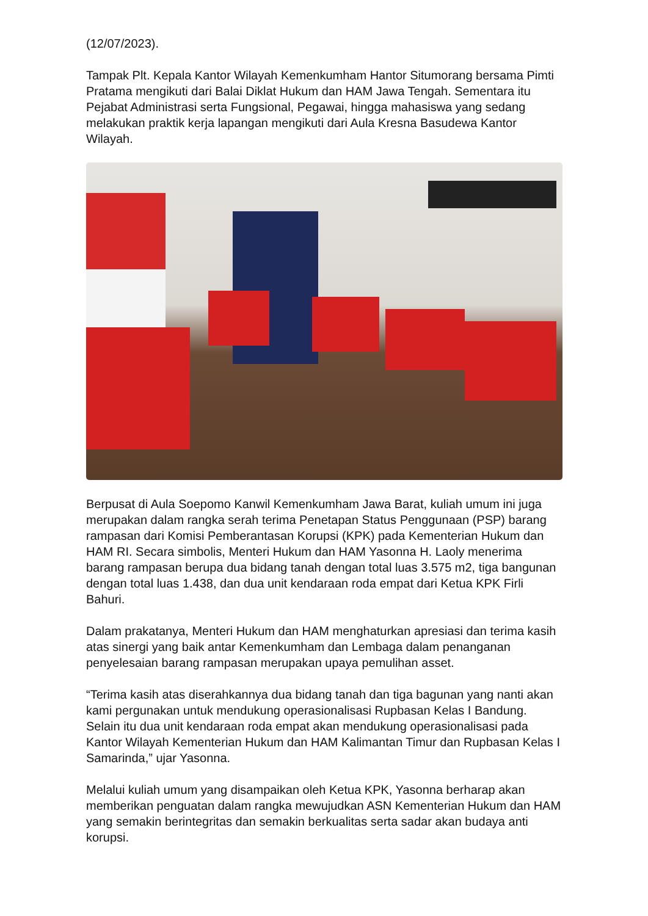(12/07/2023).
Tampak Plt. Kepala Kantor Wilayah Kemenkumham Hantor Situmorang bersama Pimti Pratama mengikuti dari Balai Diklat Hukum dan HAM Jawa Tengah. Sementara itu Pejabat Administrasi serta Fungsional, Pegawai, hingga mahasiswa yang sedang melakukan praktik kerja lapangan mengikuti dari Aula Kresna Basudewa Kantor Wilayah.
Berpusat di Aula Soepomo Kanwil Kemenkumham Jawa Barat, kuliah umum ini juga merupakan dalam rangka serah terima Penetapan Status Penggunaan (PSP) barang rampasan dari Komisi Pemberantasan Korupsi (KPK) pada Kementerian Hukum dan HAM RI. Secara simbolis, Menteri Hukum dan HAM Yasonna H. Laoly menerima barang rampasan berupa dua bidang tanah dengan total luas 3.575 m2, tiga bangunan dengan total luas 1.438, dan dua unit kendaraan roda empat dari Ketua KPK Firli Bahuri.
Dalam prakatanya, Menteri Hukum dan HAM menghaturkan apresiasi dan terima kasih atas sinergi yang baik antar Kemenkumham dan Lembaga dalam penanganan penyelesaian barang rampasan merupakan upaya pemulihan asset.
“Terima kasih atas diserahkannya dua bidang tanah dan tiga bagunan yang nanti akan kami pergunakan untuk mendukung operasionalisasi Rupbasan Kelas I Bandung. Selain itu dua unit kendaraan roda empat akan mendukung operasionalisasi pada Kantor Wilayah Kementerian Hukum dan HAM Kalimantan Timur dan Rupbasan Kelas I Samarinda,” ujar Yasonna.
Melalui kuliah umum yang disampaikan oleh Ketua KPK, Yasonna berharap akan memberikan penguatan dalam rangka mewujudkan ASN Kementerian Hukum dan HAM yang semakin berintegritas dan semakin berkualitas serta sadar akan budaya anti korupsi.